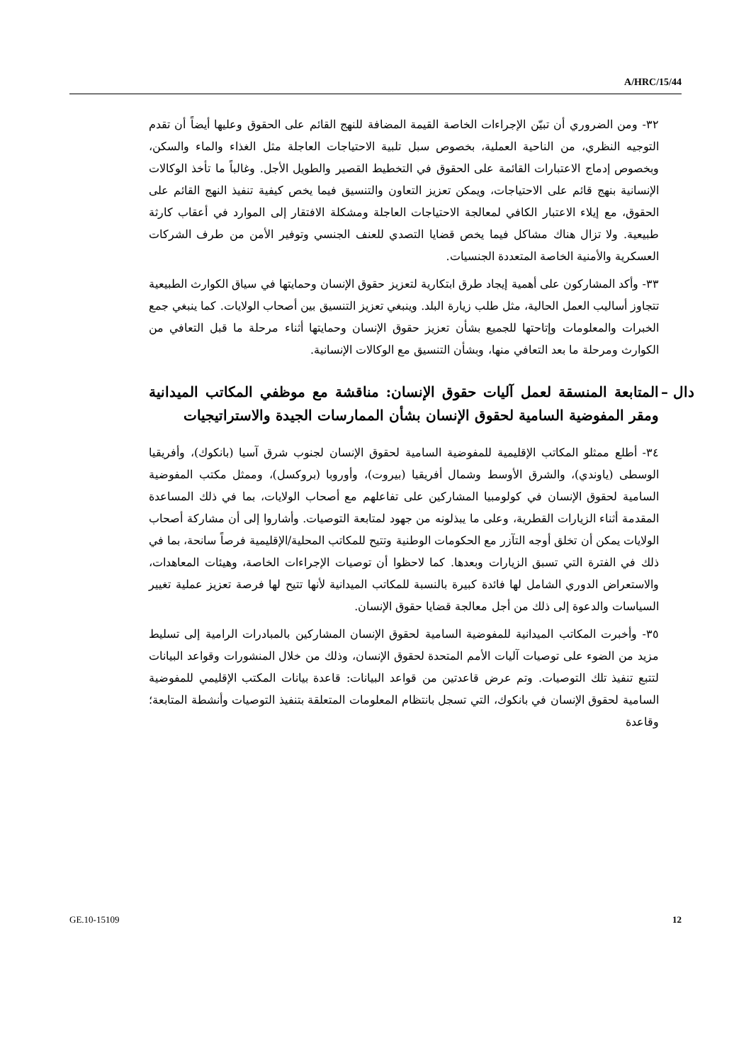A/HRC/15/44
٣٢- ومن الضروري أن تبيّن الإجراءات الخاصة القيمة المضافة للنهج القائم على الحقوق وعليها أيضاً أن تقدم التوجيه النظري، من الناحية العملية، بخصوص سبل تلبية الاحتياجات العاجلة مثل الغذاء والماء والسكن، وبخصوص إدماج الاعتبارات القائمة على الحقوق في التخطيط القصير والطويل الأجل. وغالباً ما تأخذ الوكالات الإنسانية بنهج قائم على الاحتياجات، ويمكن تعزيز التعاون والتنسيق فيما يخص كيفية تنفيذ النهج القائم على الحقوق، مع إيلاء الاعتبار الكافي لمعالجة الاحتياجات العاجلة ومشكلة الافتقار إلى الموارد في أعقاب كارثة طبيعية. ولا تزال هناك مشاكل فيما يخص قضايا التصدي للعنف الجنسي وتوفير الأمن من طرف الشركات العسكرية والأمنية الخاصة المتعددة الجنسيات.
٣٣- وأكد المشاركون على أهمية إيجاد طرق ابتكارية لتعزيز حقوق الإنسان وحمايتها في سياق الكوارث الطبيعية تتجاوز أساليب العمل الحالية، مثل طلب زيارة البلد. وينبغي تعزيز التنسيق بين أصحاب الولايات. كما ينبغي جمع الخبرات والمعلومات وإتاحتها للجميع بشأن تعزيز حقوق الإنسان وحمايتها أثناء مرحلة ما قبل التعافي من الكوارث ومرحلة ما بعد التعافي منها، وبشأن التنسيق مع الوكالات الإنسانية.
دال – المتابعة المنسقة لعمل آليات حقوق الإنسان: مناقشة مع موظفي المكاتب الميدانية ومقر المفوضية السامية لحقوق الإنسان بشأن الممارسات الجيدة والاستراتيجيات
٣٤- أطلع ممثلو المكاتب الإقليمية للمفوضية السامية لحقوق الإنسان لجنوب شرق آسيا (بانكوك)، وأفريقيا الوسطى (ياوندي)، والشرق الأوسط وشمال أفريقيا (بيروت)، وأوروبا (بروكسل)، وممثل مكتب المفوضية السامية لحقوق الإنسان في كولومبيا المشاركين على تفاعلهم مع أصحاب الولايات، بما في ذلك المساعدة المقدمة أثناء الزيارات القطرية، وعلى ما يبذلونه من جهود لمتابعة التوصيات. وأشاروا إلى أن مشاركة أصحاب الولايات يمكن أن تخلق أوجه التآزر مع الحكومات الوطنية وتتيح للمكاتب المحلية/الإقليمية فرصاً سانحة، بما في ذلك في الفترة التي تسبق الزيارات وبعدها. كما لاحظوا أن توصيات الإجراءات الخاصة، وهيئات المعاهدات، والاستعراض الدوري الشامل لها فائدة كبيرة بالنسبة للمكاتب الميدانية لأنها تتيح لها فرصة تعزيز عملية تغيير السياسات والدعوة إلى ذلك من أجل معالجة قضايا حقوق الإنسان.
٣٥- وأخبرت المكاتب الميدانية للمفوضية السامية لحقوق الإنسان المشاركين بالمبادرات الرامية إلى تسليط مزيد من الضوء على توصيات آليات الأمم المتحدة لحقوق الإنسان، وذلك من خلال المنشورات وقواعد البيانات لتتبع تنفيذ تلك التوصيات. وتم عرض قاعدتين من قواعد البيانات: قاعدة بيانات المكتب الإقليمي للمفوضية السامية لحقوق الإنسان في بانكوك، التي تسجل بانتظام المعلومات المتعلقة بتنفيذ التوصيات وأنشطة المتابعة؛ وقاعدة
GE.10-15109 12